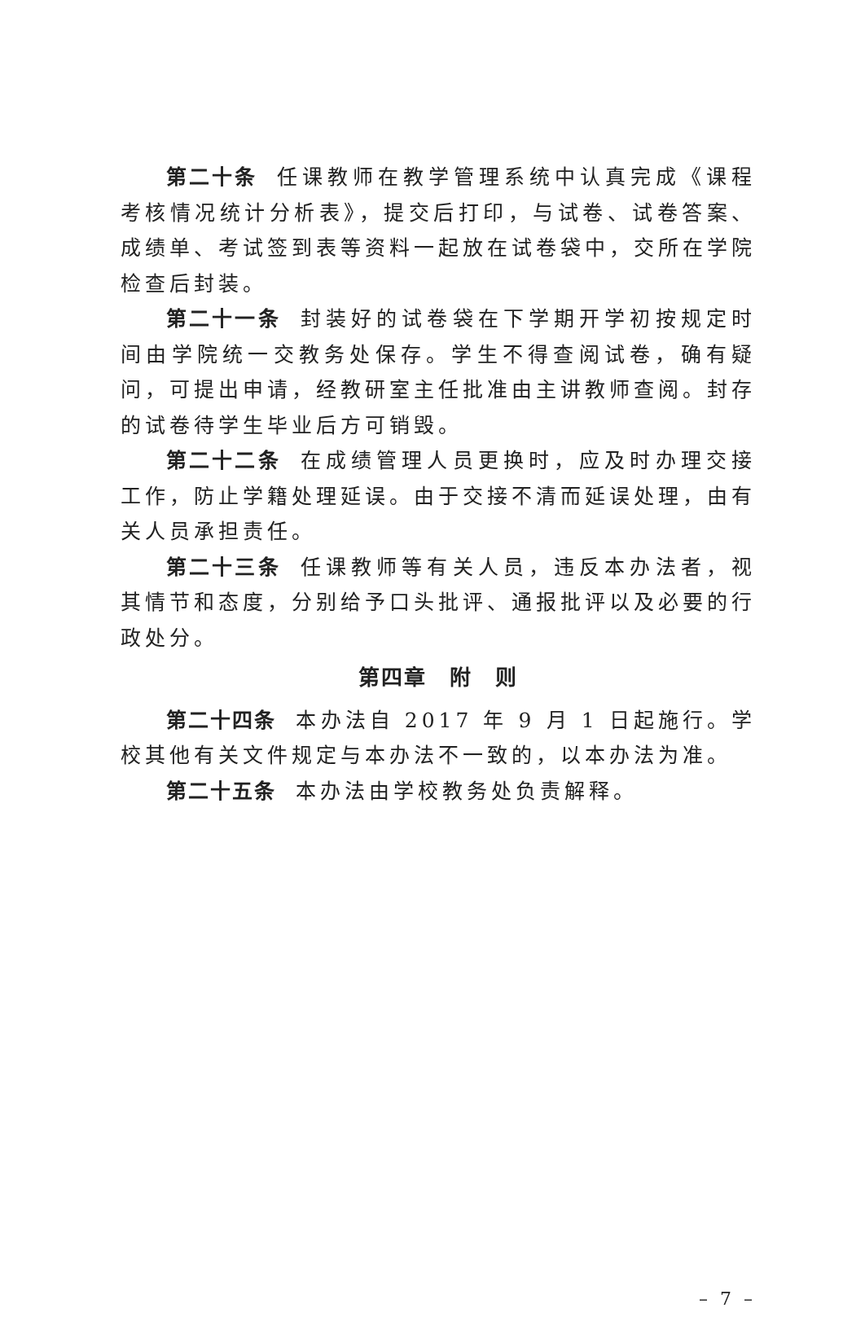第二十条 任课教师在教学管理系统中认真完成《课程考核情况统计分析表》，提交后打印，与试卷、试卷答案、成绩单、考试签到表等资料一起放在试卷袋中，交所在学院检查后封装。
第二十一条 封装好的试卷袋在下学期开学初按规定时间由学院统一交教务处保存。学生不得查阅试卷，确有疑问，可提出申请，经教研室主任批准由主讲教师查阅。封存的试卷待学生毕业后方可销毁。
第二十二条 在成绩管理人员更换时，应及时办理交接工作，防止学籍处理延误。由于交接不清而延误处理，由有关人员承担责任。
第二十三条 任课教师等有关人员，违反本办法者，视其情节和态度，分别给予口头批评、通报批评以及必要的行政处分。
第四章　附　则
第二十四条 本办法自 2017 年 9 月 1 日起施行。学校其他有关文件规定与本办法不一致的，以本办法为准。
第二十五条 本办法由学校教务处负责解释。
– 7 –